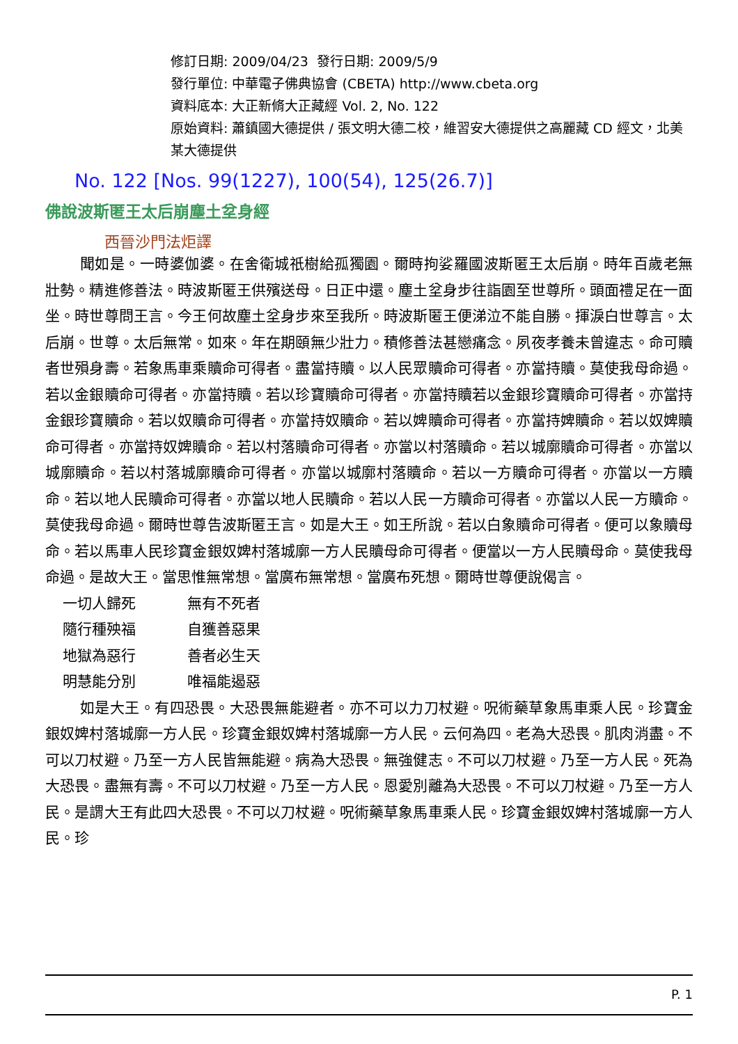修訂日期: 2009/04/23 發行日期: 2009/5/9
發行單位: 中華電子佛典協會 (CBETA) http://www.cbeta.org
資料底本: 大正新脩大正藏經 Vol. 2, No. 122
原始資料: 蕭鎮國大德提供 / 張文明大德二校，維習安大德提供之高麗藏 CD 經文，北美某大德提供
No. 122 [Nos. 99(1227), 100(54), 125(26.7)]
佛說波斯匿王太后崩塵土坌身經
西晉沙門法炬譯
聞如是。一時婆伽婆。在舍衛城祇樹給孤獨園。爾時拘娑羅國波斯匿王太后崩。時年百歲老無壯勢。精進修善法。時波斯匿王供殯送母。日正中還。塵土坌身步往詣園至世尊所。頭面禮足在一面坐。時世尊問王言。今王何故塵土坌身步來至我所。時波斯匿王便涕泣不能自勝。揮淚白世尊言。太后崩。世尊。太后無常。如來。年在期頤無少壯力。積修善法甚戀痛念。夙夜孝養未曾違志。命可贖者世殞身壽。若象馬車乘贖命可得者。盡當持贖。以人民眾贖命可得者。亦當持贖。莫使我母命過。若以金銀贖命可得者。亦當持贖。若以珍寶贖命可得者。亦當持贖若以金銀珍寶贖命可得者。亦當持金銀珍寶贖命。若以奴贖命可得者。亦當持奴贖命。若以婢贖命可得者。亦當持婢贖命。若以奴婢贖命可得者。亦當持奴婢贖命。若以村落贖命可得者。亦當以村落贖命。若以城廓贖命可得者。亦當以城廓贖命。若以村落城廓贖命可得者。亦當以城廓村落贖命。若以一方贖命可得者。亦當以一方贖命。若以地人民贖命可得者。亦當以地人民贖命。若以人民一方贖命可得者。亦當以人民一方贖命。莫使我母命過。爾時世尊告波斯匿王言。如是大王。如王所說。若以白象贖命可得者。便可以象贖母命。若以馬車人民珍寶金銀奴婢村落城廓一方人民贖母命可得者。便當以一方人民贖母命。莫使我母命過。是故大王。當思惟無常想。當廣布無常想。當廣布死想。爾時世尊便說偈言。
一切人歸死 無有不死者
隨行種殃福 自獲善惡果
地獄為惡行 善者必生天
明慧能分別 唯福能遏惡
如是大王。有四恐畏。大恐畏無能避者。亦不可以力刀杖避。呪術藥草象馬車乘人民。珍寶金銀奴婢村落城廓一方人民。珍寶金銀奴婢村落城廓一方人民。云何為四。老為大恐畏。肌肉消盡。不可以刀杖避。乃至一方人民皆無能避。病為大恐畏。無強健志。不可以刀杖避。乃至一方人民。死為大恐畏。盡無有壽。不可以刀杖避。乃至一方人民。恩愛別離為大恐畏。不可以刀杖避。乃至一方人民。是謂大王有此四大恐畏。不可以刀杖避。呪術藥草象馬車乘人民。珍寶金銀奴婢村落城廓一方人民。珍
P. 1